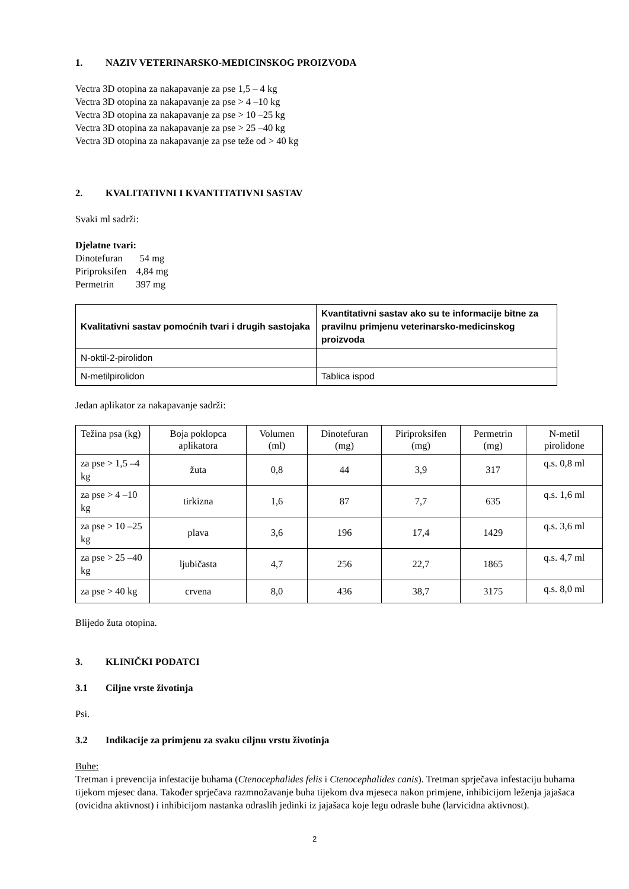1. NAZIV VETERINARSKO-MEDICINSKOG PROIZVODA
Vectra 3D otopina za nakapavanje za pse 1,5 – 4 kg
Vectra 3D otopina za nakapavanje za pse > 4 –10 kg
Vectra 3D otopina za nakapavanje za pse > 10 –25 kg
Vectra 3D otopina za nakapavanje za pse > 25 –40 kg
Vectra 3D otopina za nakapavanje za pse teže od > 40 kg
2. KVALITATIVNI I KVANTITATIVNI SASTAV
Svaki ml sadrži:
Djelatne tvari:
Dinotefuran 54 mg
Piriproksifen 4,84 mg
Permetrin 397 mg
| Kvalitativni sastav pomoćnih tvari i drugih sastojaka | Kvantitativni sastav ako su te informacije bitne za pravilnu primjenu veterinarsko-medicinskog proizvoda |
| --- | --- |
| N-oktil-2-pirolidon | |
| N-metilpirolidon | Tablica ispod |
Jedan aplikator za nakapavanje sadrži:
| Težina psa (kg) | Boja poklopca aplikatora | Volumen (ml) | Dinotefuran (mg) | Piriproksifen (mg) | Permetrin (mg) | N-metil pirolidone |
| --- | --- | --- | --- | --- | --- | --- |
| za pse > 1,5 –4 kg | žuta | 0,8 | 44 | 3,9 | 317 | q.s. 0,8 ml |
| za pse > 4 –10 kg | tirkizna | 1,6 | 87 | 7,7 | 635 | q.s. 1,6 ml |
| za pse > 10 –25 kg | plava | 3,6 | 196 | 17,4 | 1429 | q.s. 3,6 ml |
| za pse > 25 –40 kg | ljubičasta | 4,7 | 256 | 22,7 | 1865 | q.s. 4,7 ml |
| za pse > 40 kg | crvena | 8,0 | 436 | 38,7 | 3175 | q.s. 8,0 ml |
Blijedo žuta otopina.
3. KLINIČKI PODATCI
3.1 Ciljne vrste životinja
Psi.
3.2 Indikacije za primjenu za svaku ciljnu vrstu životinja
Buhe:
Tretman i prevencija infestacije buhama (Ctenocephalides felis i Ctenocephalides canis). Tretman sprječava infestaciju buhama tijekom mjesec dana. Također sprječava razmnožavanje buha tijekom dva mjeseca nakon primjene, inhibicijom leženja jajašaca (ovicidna aktivnost) i inhibicijom nastanka odraslih jedinki iz jajašaca koje legu odrasle buhe (larvicidna aktivnost).
2